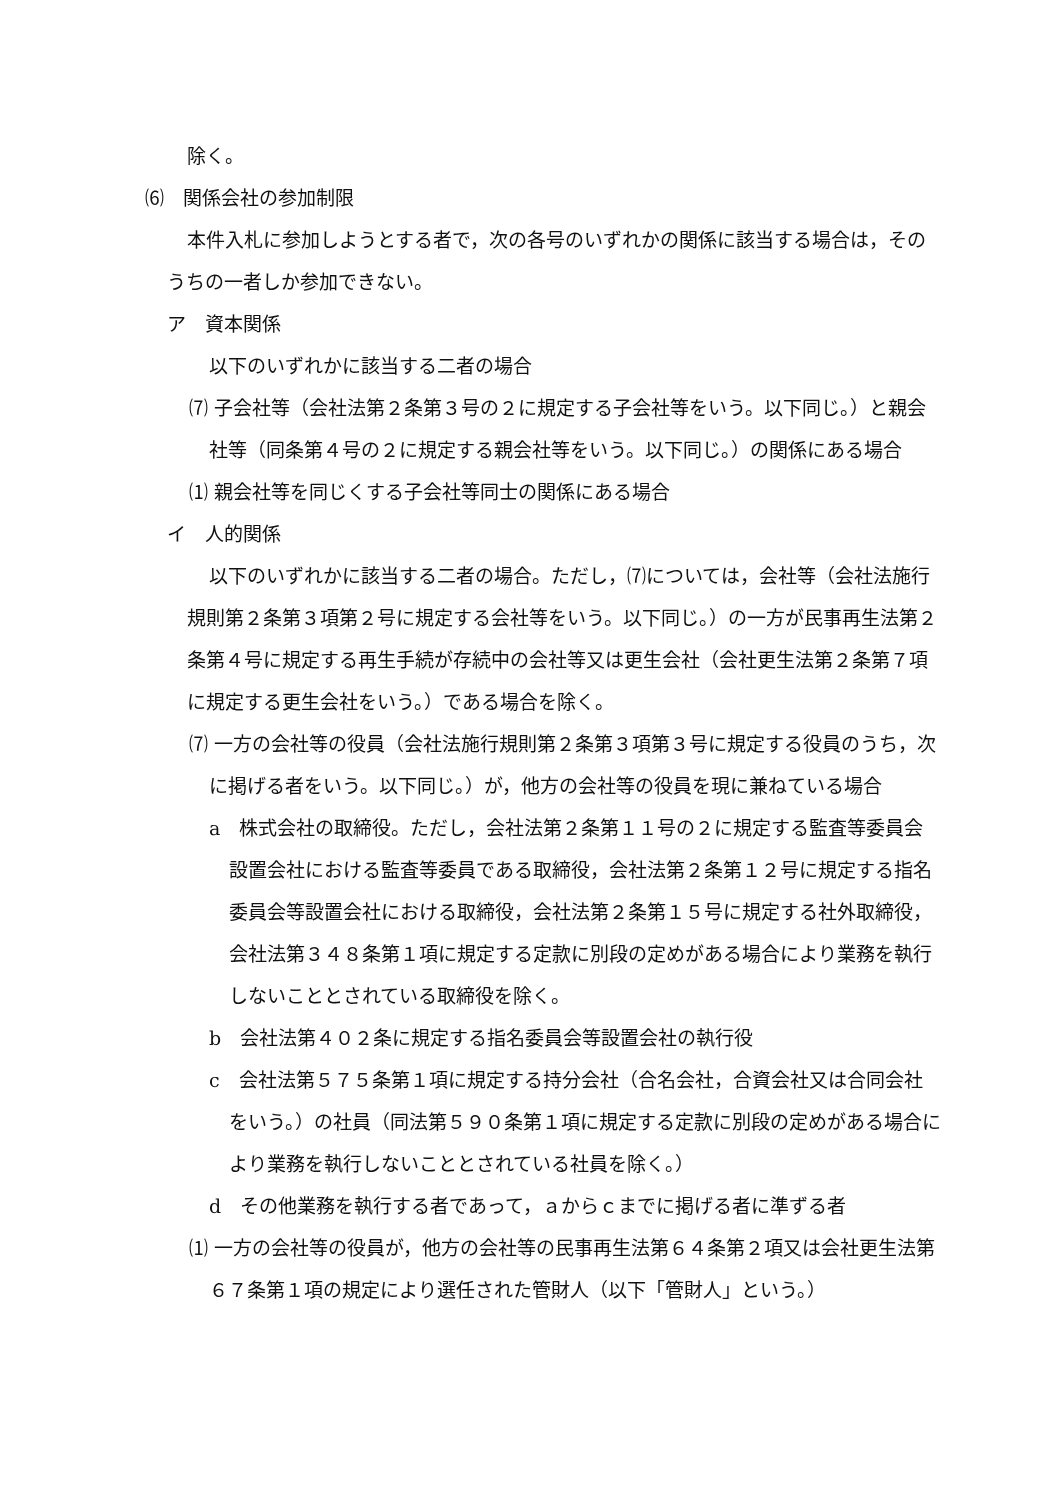除く。
⑹　関係会社の参加制限
本件入札に参加しようとする者で，次の各号のいずれかの関係に該当する場合は，そのうちの一者しか参加できない。
ア　資本関係
以下のいずれかに該当する二者の場合
⑺ 子会社等（会社法第２条第３号の２に規定する子会社等をいう。以下同じ。）と親会社等（同条第４号の２に規定する親会社等をいう。以下同じ。）の関係にある場合
⑴ 親会社等を同じくする子会社等同士の関係にある場合
イ　人的関係
以下のいずれかに該当する二者の場合。ただし，⑺については，会社等（会社法施行規則第２条第３項第２号に規定する会社等をいう。以下同じ。）の一方が民事再生法第２条第４号に規定する再生手続が存続中の会社等又は更生会社（会社更生法第２条第７項に規定する更生会社をいう。）である場合を除く。
⑺ 一方の会社等の役員（会社法施行規則第２条第３項第３号に規定する役員のうち，次に掲げる者をいう。以下同じ。）が，他方の会社等の役員を現に兼ねている場合
a　株式会社の取締役。ただし，会社法第２条第１１号の２に規定する監査等委員会設置会社における監査等委員である取締役，会社法第２条第１２号に規定する指名委員会等設置会社における取締役，会社法第２条第１５号に規定する社外取締役，会社法第３４８条第１項に規定する定款に別段の定めがある場合により業務を執行しないこととされている取締役を除く。
b　会社法第４０２条に規定する指名委員会等設置会社の執行役
c　会社法第５７５条第１項に規定する持分会社（合名会社，合資会社又は合同会社をいう。）の社員（同法第５９０条第１項に規定する定款に別段の定めがある場合により業務を執行しないこととされている社員を除く。）
d　その他業務を執行する者であって，ａからｃまでに掲げる者に準ずる者
⑴ 一方の会社等の役員が，他方の会社等の民事再生法第６４条第２項又は会社更生法第６７条第１項の規定により選任された管財人（以下「管財人」という。）